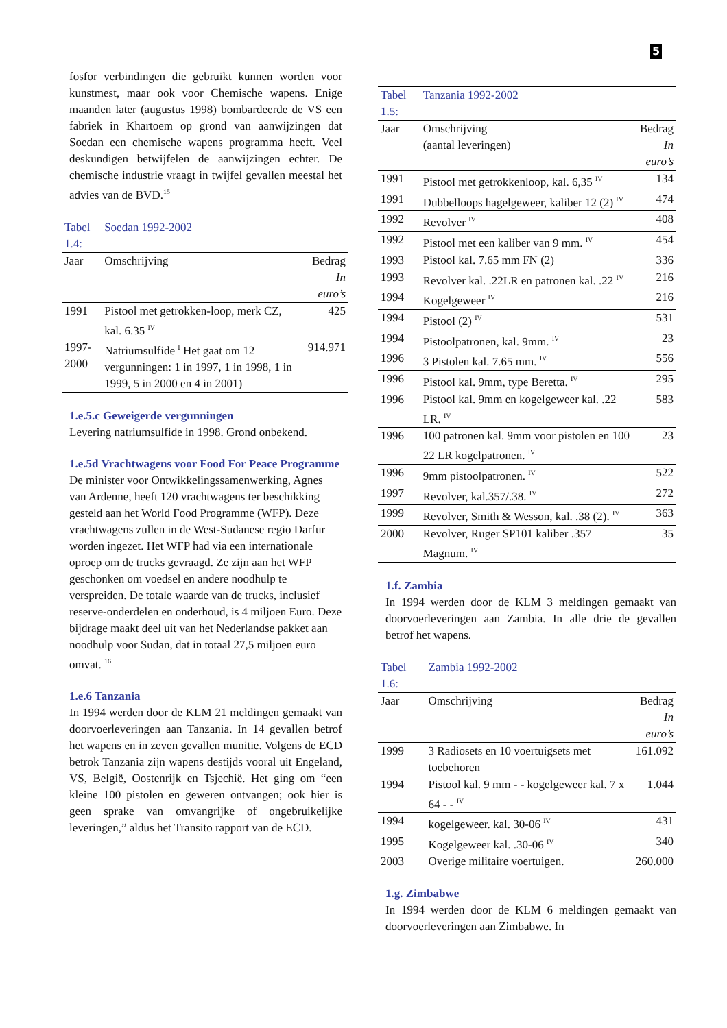5
fosfor verbindingen die gebruikt kunnen worden voor kunstmest, maar ook voor Chemische wapens. Enige maanden later (augustus 1998) bombardeerde de VS een fabriek in Khartoem op grond van aanwijzingen dat Soedan een chemische wapens programma heeft. Veel deskundigen betwijfelen de aanwijzingen echter. De chemische industrie vraagt in twijfel gevallen meestal het advies van de BVD.<sup>15</sup>
| Tabel 1.4: | Soedan 1992-2002 | |
| --- | --- | --- |
| Jaar | Omschrijving | Bedrag |
| | | In euro’s |
| 1991 | Pistool met getrokken-loop, merk CZ, kal. 6.35 <sup>IV</sup> | 425 |
| 1997-2000 | Natriumsulfide <sup>I</sup> Het gaat om 12 vergunningen: 1 in 1997, 1 in 1998, 1 in 1999, 5 in 2000 en 4 in 2001) | 914.971 |
1.e.5.c Geweigerde vergunningen
Levering natriumsulfide in 1998. Grond onbekend.
1.e.5d Vrachtwagens voor Food For Peace Programme
De minister voor Ontwikkelingssamenwerking, Agnes van Ardenne, heeft 120 vrachtwagens ter beschikking gesteld aan het World Food Programme (WFP). Deze vrachtwagens zullen in de West-Sudanese regio Darfur worden ingezet. Het WFP had via een internationale oproep om de trucks gevraagd. Ze zijn aan het WFP geschonken om voedsel en andere noodhulp te verspreiden. De totale waarde van de trucks, inclusief reserve-onderdelen en onderhoud, is 4 miljoen Euro. Deze bijdrage maakt deel uit van het Nederlandse pakket aan noodhulp voor Sudan, dat in totaal 27,5 miljoen euro omvat. <sup>16</sup>
1.e.6 Tanzania
In 1994 werden door de KLM 21 meldingen gemaakt van doorvoerleveringen aan Tanzania. In 14 gevallen betrof het wapens en in zeven gevallen munitie. Volgens de ECD betrok Tanzania zijn wapens destijds vooral uit Engeland, VS, België, Oostenrijk en Tsjechië. Het ging om “een kleine 100 pistolen en geweren ontvangen; ook hier is geen sprake van omvangrijke of ongebruikelijke leveringen,” aldus het Transito rapport van de ECD.
| Tabel 1.5: | Tanzania 1992-2002 | |
| --- | --- | --- |
| Jaar | Omschrijving | Bedrag |
| | (aantal leveringen) | In euro’s |
| 1991 | Pistool met getrokkenloop, kal. 6,35 <sup>IV</sup> | 134 |
| 1991 | Dubbelloops hagelgeweer, kaliber 12 (2) <sup>IV</sup> | 474 |
| 1992 | Revolver <sup>IV</sup> | 408 |
| 1992 | Pistool met een kaliber van 9 mm. <sup>IV</sup> | 454 |
| 1993 | Pistool kal. 7.65 mm FN (2) | 336 |
| 1993 | Revolver kal. .22LR en patronen kal. .22 <sup>IV</sup> | 216 |
| 1994 | Kogelgeweer <sup>IV</sup> | 216 |
| 1994 | Pistool (2) <sup>IV</sup> | 531 |
| 1994 | Pistoolpatronen, kal. 9mm. <sup>IV</sup> | 23 |
| 1996 | 3 Pistolen kal. 7.65 mm. <sup>IV</sup> | 556 |
| 1996 | Pistool kal. 9mm, type Beretta. <sup>IV</sup> | 295 |
| 1996 | Pistool kal. 9mm en kogelgeweer kal. .22 LR. <sup>IV</sup> | 583 |
| 1996 | 100 patronen kal. 9mm voor pistolen en 100 22 LR kogelpatronen. <sup>IV</sup> | 23 |
| 1996 | 9mm pistoolpatronen. <sup>IV</sup> | 522 |
| 1997 | Revolver, kal.357/.38. <sup>IV</sup> | 272 |
| 1999 | Revolver, Smith & Wesson, kal. .38 (2). <sup>IV</sup> | 363 |
| 2000 | Revolver, Ruger SP101 kaliber .357 Magnum. <sup>IV</sup> | 35 |
1.f. Zambia
In 1994 werden door de KLM 3 meldingen gemaakt van doorvoerleveringen aan Zambia. In alle drie de gevallen betrof het wapens.
| Tabel 1.6: | Zambia 1992-2002 | |
| --- | --- | --- |
| Jaar | Omschrijving | Bedrag |
| | | In euro’s |
| 1999 | 3 Radiosets en 10 voertuigsets met toebehoren | 161.092 |
| 1994 | Pistool kal. 9 mm - - kogelgeweer kal. 7 x 64 - - <sup>IV</sup> | 1.044 |
| 1994 | kogelgeweer. kal. 30-06 <sup>IV</sup> | 431 |
| 1995 | Kogelgeweer kal. .30-06 <sup>IV</sup> | 340 |
| 2003 | Overige militaire voertuigen. | 260.000 |
1.g. Zimbabwe
In 1994 werden door de KLM 6 meldingen gemaakt van doorvoerleveringen aan Zimbabwe. In